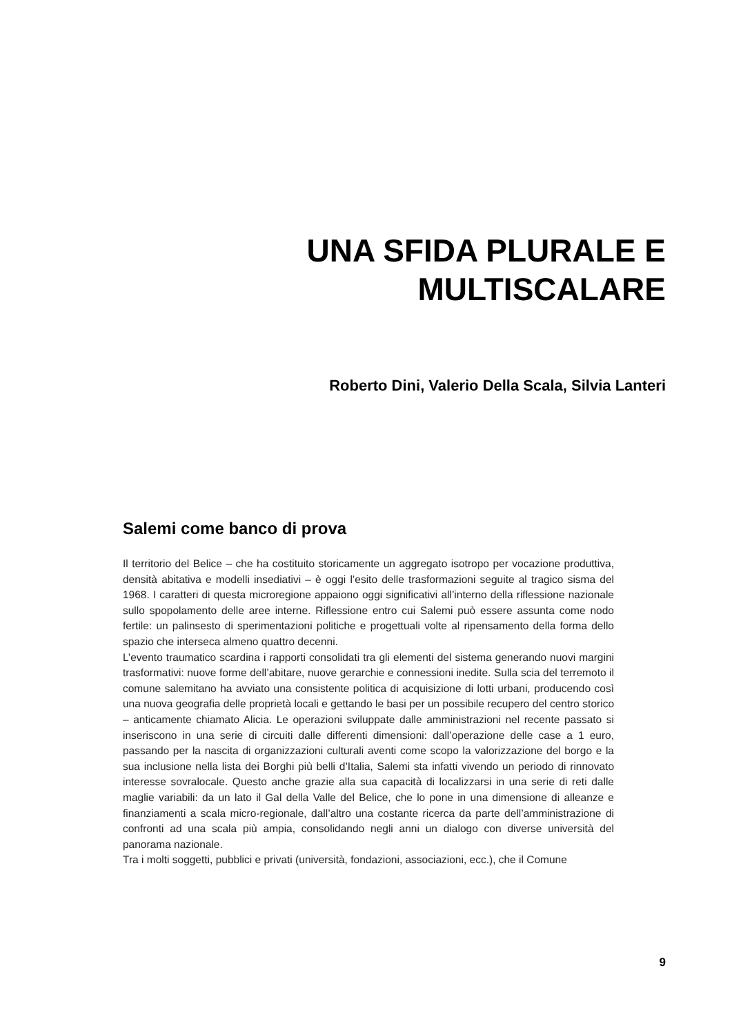UNA SFIDA PLURALE E
MULTISCALARE
Roberto Dini, Valerio Della Scala, Silvia Lanteri
Salemi come banco di prova
Il territorio del Belice – che ha costituito storicamente un aggregato isotropo per vocazione produttiva, densità abitativa e modelli insediativi – è oggi l’esito delle trasformazioni seguite al tragico sisma del 1968. I caratteri di questa microregione appaiono oggi significativi all’interno della riflessione nazionale sullo spopolamento delle aree interne. Riflessione entro cui Salemi può essere assunta come nodo fertile: un palinsesto di sperimentazioni politiche e progettuali volte al ripensamento della forma dello spazio che interseca almeno quattro decenni.
L’evento traumatico scardina i rapporti consolidati tra gli elementi del sistema generando nuovi margini trasformativi: nuove forme dell’abitare, nuove gerarchie e connessioni inedite. Sulla scia del terremoto il comune salemitano ha avviato una consistente politica di acquisizione di lotti urbani, producendo così una nuova geografia delle proprietà locali e gettando le basi per un possibile recupero del centro storico – anticamente chiamato Alicia. Le operazioni sviluppate dalle amministrazioni nel recente passato si inseriscono in una serie di circuiti dalle differenti dimensioni: dall’operazione delle case a 1 euro, passando per la nascita di organizzazioni culturali aventi come scopo la valorizzazione del borgo e la sua inclusione nella lista dei Borghi più belli d’Italia, Salemi sta infatti vivendo un periodo di rinnovato interesse sovralocale. Questo anche grazie alla sua capacità di localizzarsi in una serie di reti dalle maglie variabili: da un lato il Gal della Valle del Belice, che lo pone in una dimensione di alleanze e finanziamenti a scala micro-regionale, dall’altro una costante ricerca da parte dell’amministrazione di confronti ad una scala più ampia, consolidando negli anni un dialogo con diverse università del panorama nazionale.
Tra i molti soggetti, pubblici e privati (università, fondazioni, associazioni, ecc.), che il Comune
9